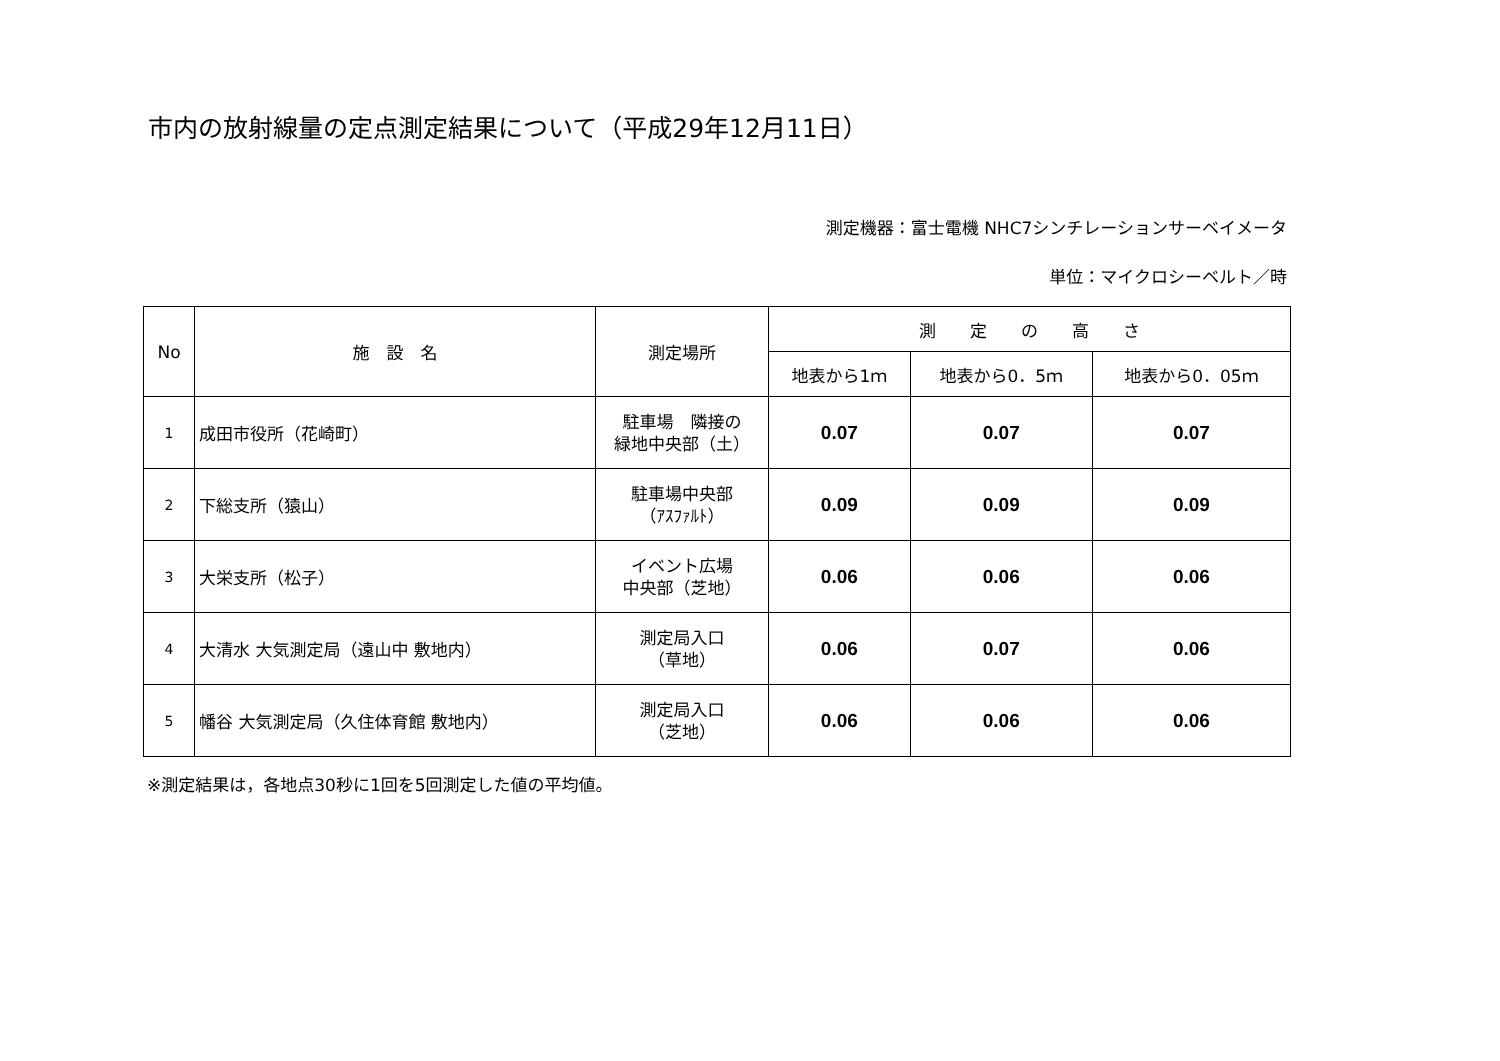市内の放射線量の定点測定結果について（平成29年12月11日）
測定機器：富士電機 NHC7シンチレーションサーベイメータ
単位：マイクロシーベルト／時
| No | 施 設 名 | 測定場所 | 測 定 の 高 さ | | |
| --- | --- | --- | --- | --- | --- |
| | | | 地表から1ｍ | 地表から0．5ｍ | 地表から0．05ｍ |
| 1 | 成田市役所（花崎町） | 駐車場 隣接の 緑地中央部（土） | 0.07 | 0.07 | 0.07 |
| 2 | 下総支所（猿山） | 駐車場中央部 （ｱｽﾌｧﾙﾄ） | 0.09 | 0.09 | 0.09 |
| 3 | 大栄支所（松子） | イベント広場 中央部（芝地） | 0.06 | 0.06 | 0.06 |
| 4 | 大清水 大気測定局（遠山中 敷地内） | 測定局入口 （草地） | 0.06 | 0.07 | 0.06 |
| 5 | 幡谷 大気測定局（久住体育館 敷地内） | 測定局入口 （芝地） | 0.06 | 0.06 | 0.06 |
※測定結果は，各地点30秒に1回を5回測定した値の平均値。